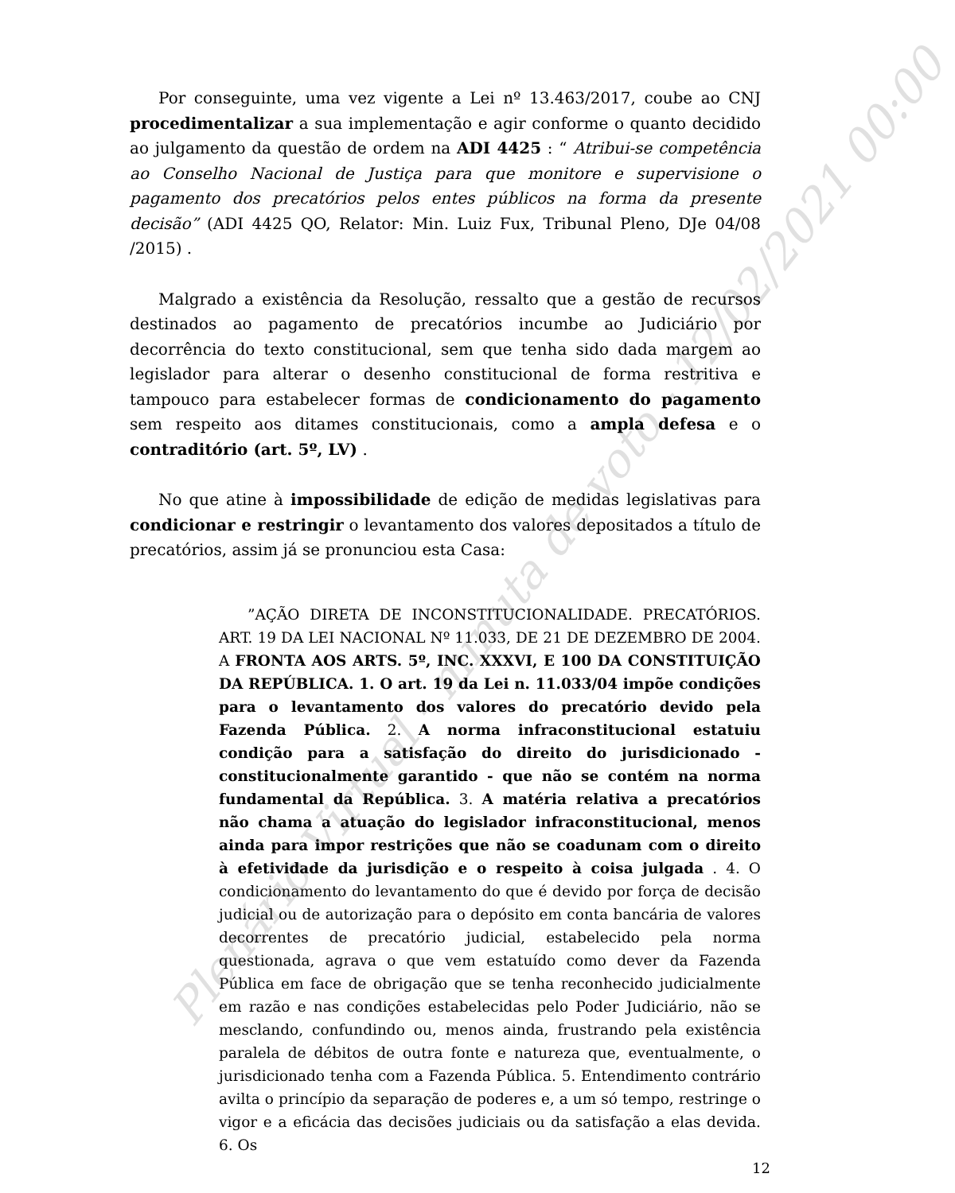Plenário Virtual - minuta de voto - 12/02/2021 00:00
Por conseguinte, uma vez vigente a Lei nº 13.463/2017, coube ao CNJ procedimentalizar a sua implementação e agir conforme o quanto decidido ao julgamento da questão de ordem na ADI 4425 : “ Atribui-se competência ao Conselho Nacional de Justiça para que monitore e supervisione o pagamento dos precatórios pelos entes públicos na forma da presente decisão” (ADI 4425 QO, Relator: Min. Luiz Fux, Tribunal Pleno, DJe 04/08 /2015) .
Malgrado a existência da Resolução, ressalto que a gestão de recursos destinados ao pagamento de precatórios incumbe ao Judiciário por decorrência do texto constitucional, sem que tenha sido dada margem ao legislador para alterar o desenho constitucional de forma restritiva e tampouco para estabelecer formas de condicionamento do pagamento sem respeito aos ditames constitucionais, como a ampla defesa e o contraditório (art. 5º, LV) .
No que atine à impossibilidade de edição de medidas legislativas para condicionar e restringir o levantamento dos valores depositados a título de precatórios, assim já se pronunciou esta Casa:
”AÇÃO DIRETA DE INCONSTITUCIONALIDADE. PRECATÓRIOS. ART. 19 DA LEI NACIONAL Nº 11.033, DE 21 DE DEZEMBRO DE 2004. A FRONTA AOS ARTS. 5º, INC. XXXVI, E 100 DA CONSTITUIÇÃO DA REPÚBLICA. 1. O art. 19 da Lei n. 11.033/04 impõe condições para o levantamento dos valores do precatório devido pela Fazenda Pública. 2. A norma infraconstitucional estatuiu condição para a satisfação do direito do jurisdicionado - constitucionalmente garantido - que não se contém na norma fundamental da República. 3. A matéria relativa a precatórios não chama a atuação do legislador infraconstitucional, menos ainda para impor restrições que não se coadunam com o direito à efetividade da jurisdição e o respeito à coisa julgada . 4. O condicionamento do levantamento do que é devido por força de decisão judicial ou de autorização para o depósito em conta bancária de valores decorrentes de precatório judicial, estabelecido pela norma questionada, agrava o que vem estatuído como dever da Fazenda Pública em face de obrigação que se tenha reconhecido judicialmente em razão e nas condições estabelecidas pelo Poder Judiciário, não se mesclando, confundindo ou, menos ainda, frustrando pela existência paralela de débitos de outra fonte e natureza que, eventualmente, o jurisdicionado tenha com a Fazenda Pública. 5. Entendimento contrário avilta o princípio da separação de poderes e, a um só tempo, restringe o vigor e a eficácia das decisões judiciais ou da satisfação a elas devida. 6. Os
12